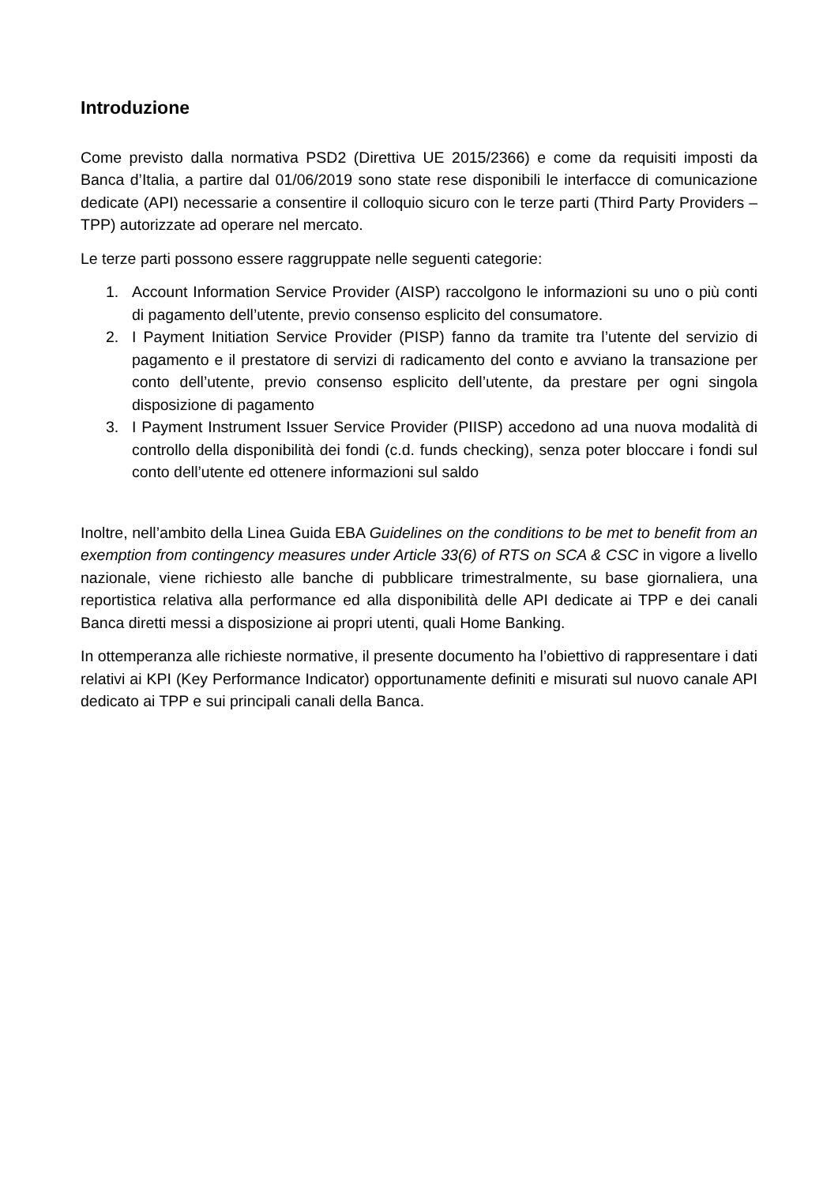Introduzione
Come previsto dalla normativa PSD2 (Direttiva UE 2015/2366) e come da requisiti imposti da Banca d’Italia, a partire dal 01/06/2019 sono state rese disponibili le interfacce di comunicazione dedicate (API) necessarie a consentire il colloquio sicuro con le terze parti (Third Party Providers – TPP) autorizzate ad operare nel mercato.
Le terze parti possono essere raggruppate nelle seguenti categorie:
1. Account Information Service Provider (AISP) raccolgono le informazioni su uno o più conti di pagamento dell’utente, previo consenso esplicito del consumatore.
2. I Payment Initiation Service Provider (PISP) fanno da tramite tra l’utente del servizio di pagamento e il prestatore di servizi di radicamento del conto e avviano la transazione per conto dell’utente, previo consenso esplicito dell’utente, da prestare per ogni singola disposizione di pagamento
3. I Payment Instrument Issuer Service Provider (PIISP) accedono ad una nuova modalità di controllo della disponibilità dei fondi (c.d. funds checking), senza poter bloccare i fondi sul conto dell’utente ed ottenere informazioni sul saldo
Inoltre, nell’ambito della Linea Guida EBA Guidelines on the conditions to be met to benefit from an exemption from contingency measures under Article 33(6) of RTS on SCA & CSC in vigore a livello nazionale, viene richiesto alle banche di pubblicare trimestralmente, su base giornaliera, una reportistica relativa alla performance ed alla disponibilità delle API dedicate ai TPP e dei canali Banca diretti messi a disposizione ai propri utenti, quali Home Banking.
In ottemperanza alle richieste normative, il presente documento ha l’obiettivo di rappresentare i dati relativi ai KPI (Key Performance Indicator) opportunamente definiti e misurati sul nuovo canale API dedicato ai TPP e sui principali canali della Banca.